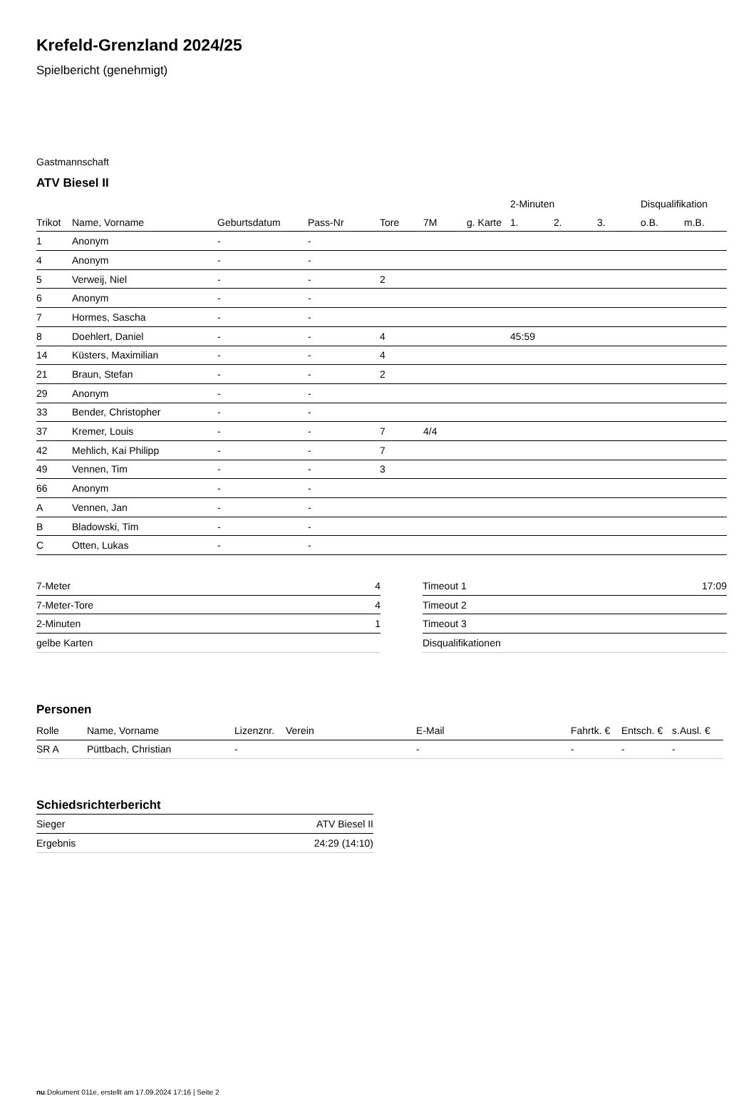Krefeld-Grenzland 2024/25
Spielbericht (genehmigt)
Gastmannschaft
ATV Biesel II
| | | | | | | | 2-Minuten | | | Disqualifikation | |
| --- | --- | --- | --- | --- | --- | --- | --- | --- | --- | --- | --- |
| Trikot | Name, Vorname | Geburtsdatum | Pass-Nr | Tore | 7M | g. Karte | 1. | 2. | 3. | o.B. | m.B. |
| 1 | Anonym | - | - | | | | | | | | |
| 4 | Anonym | - | - | | | | | | | | |
| 5 | Verweij, Niel | - | - | 2 | | | | | | | |
| 6 | Anonym | - | - | | | | | | | | |
| 7 | Hormes, Sascha | - | - | | | | | | | | |
| 8 | Doehlert, Daniel | - | - | 4 | | | 45:59 | | | | |
| 14 | Küsters, Maximilian | - | - | 4 | | | | | | | |
| 21 | Braun, Stefan | - | - | 2 | | | | | | | |
| 29 | Anonym | - | - | | | | | | | | |
| 33 | Bender, Christopher | - | - | | | | | | | | |
| 37 | Kremer, Louis | - | - | 7 | 4/4 | | | | | | |
| 42 | Mehlich, Kai Philipp | - | - | 7 | | | | | | | |
| 49 | Vennen, Tim | - | - | 3 | | | | | | | |
| 66 | Anonym | - | - | | | | | | | | |
| A | Vennen, Jan | - | - | | | | | | | | |
| B | Bladowski, Tim | - | - | | | | | | | | |
| C | Otten, Lukas | - | - | | | | | | | | |
| 7-Meter | 4 |
| 7-Meter-Tore | 4 |
| 2-Minuten | 1 |
| gelbe Karten | |
| Timeout 1 | 17:09 |
| Timeout 2 | |
| Timeout 3 | |
| Disqualifikationen | |
Personen
| Rolle | Name, Vorname | Lizenznr. | Verein | E-Mail | Fahrtk. € | Entsch. € | s.Ausl. € |
| --- | --- | --- | --- | --- | --- | --- | --- |
| SR A | Püttbach, Christian | - | | - | - | - | - |
Schiedsrichterbericht
| Sieger | ATV Biesel II |
| Ergebnis | 24:29 (14:10) |
nu.Dokument 011e, erstellt am 17.09.2024 17:16 | Seite 2